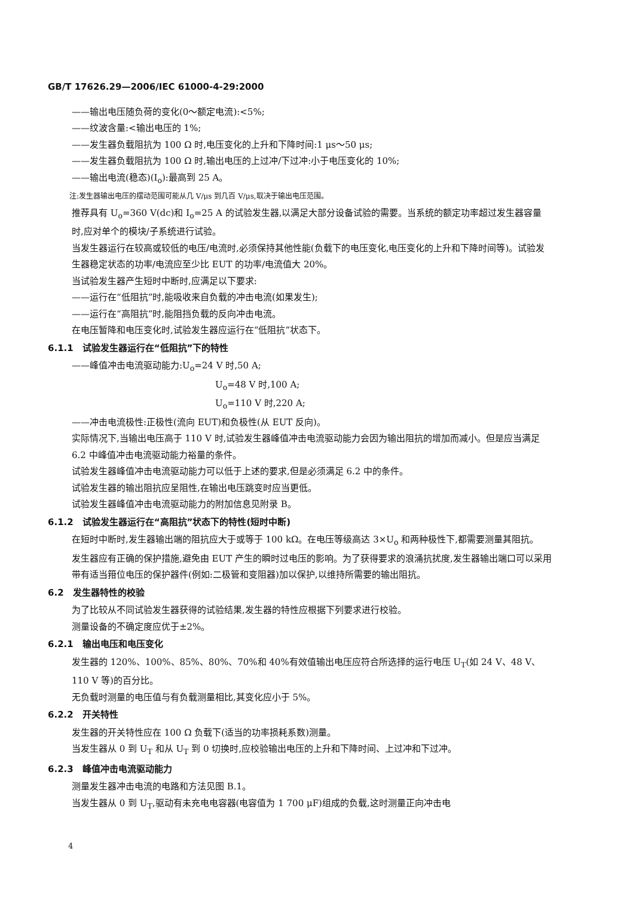GB/T 17626.29—2006/IEC 61000-4-29:2000
——输出电压随负荷的变化(0～额定电流):<5%;
——纹波含量:<输出电压的 1%;
——发生器负载阻抗为 100 Ω 时,电压变化的上升和下降时间:1 μs～50 μs;
——发生器负载阻抗为 100 Ω 时,输出电压的上过冲/下过冲:小于电压变化的 10%;
——输出电流(稳态)(I<sub>o</sub>):最高到 25 A。
注:发生器输出电压的摆动范围可能从几 V/μs 到几百 V/μs,取决于输出电压范围。
推荐具有 U<sub>o</sub>=360 V(dc)和 I<sub>o</sub>=25 A 的试验发生器,以满足大部分设备试验的需要。当系统的额定功率超过发生器容量时,应对单个的模块/子系统进行试验。
当发生器运行在较高或较低的电压/电流时,必须保持其他性能(负载下的电压变化,电压变化的上升和下降时间等)。试验发生器稳定状态的功率/电流应至少比 EUT 的功率/电流值大 20%。
当试验发生器产生短时中断时,应满足以下要求:
——运行在“低阻抗”时,能吸收来自负载的冲击电流(如果发生);
——运行在“高阻抗”时,能阻挡负载的反向冲击电流。
在电压暂降和电压变化时,试验发生器应运行在“低阻抗”状态下。
6.1.1　试验发生器运行在“低阻抗”下的特性
——峰值冲击电流驱动能力:U<sub>o</sub>=24 V 时,50 A;
U<sub>o</sub>=48 V 时,100 A;
U<sub>o</sub>=110 V 时,220 A;
——冲击电流极性:正极性(流向 EUT)和负极性(从 EUT 反向)。
实际情况下,当输出电压高于 110 V 时,试验发生器峰值冲击电流驱动能力会因为输出阻抗的增加而减小。但是应当满足 6.2 中峰值冲击电流驱动能力裕量的条件。
试验发生器峰值冲击电流驱动能力可以低于上述的要求,但是必须满足 6.2 中的条件。
试验发生器的输出阻抗应呈阻性,在输出电压跳变时应当更低。
试验发生器峰值冲击电流驱动能力的附加信息见附录 B。
6.1.2　试验发生器运行在“高阻抗”状态下的特性(短时中断)
在短时中断时,发生器输出端的阻抗应大于或等于 100 kΩ。在电压等级高达 3×U<sub>o</sub> 和两种极性下,都需要测量其阻抗。
发生器应有正确的保护措施,避免由 EUT 产生的瞬时过电压的影响。为了获得要求的浪涌抗扰度,发生器输出端口可以采用带有适当箝位电压的保护器件(例如:二极管和变阻器)加以保护,以维持所需要的输出阻抗。
6.2　发生器特性的校验
为了比较从不同试验发生器获得的试验结果,发生器的特性应根据下列要求进行校验。
测量设备的不确定度应优于±2%。
6.2.1　输出电压和电压变化
发生器的 120%、100%、85%、80%、70%和 40%有效值输出电压应符合所选择的运行电压 U<sub>T</sub>(如 24 V、48 V、110 V 等)的百分比。
无负载时测量的电压值与有负载测量相比,其变化应小于 5%。
6.2.2　开关特性
发生器的开关特性应在 100 Ω 负载下(适当的功率损耗系数)测量。
当发生器从 0 到 U<sub>T</sub> 和从 U<sub>T</sub> 到 0 切换时,应校验输出电压的上升和下降时间、上过冲和下过冲。
6.2.3　峰值冲击电流驱动能力
测量发生器冲击电流的电路和方法见图 B.1。
当发生器从 0 到 U<sub>T</sub>,驱动有未充电电容器(电容值为 1 700 μF)组成的负载,这时测量正向冲击电
4